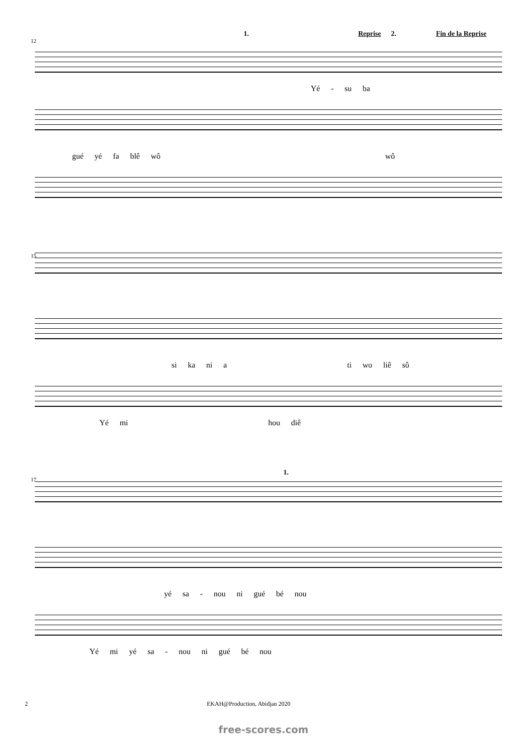1. Reprise 2. Fin de la Reprise
12
Yé - su ba
gué yé fa blê wô wô
15
si ka ni a ti wo liê sô
Yé mi hou diê
1.
17
yé sa - nou ni gué bé nou
Yé mi yé sa - nou ni gué bé nou
2 EKAH@Production, Abidjan 2020
free-scores.com